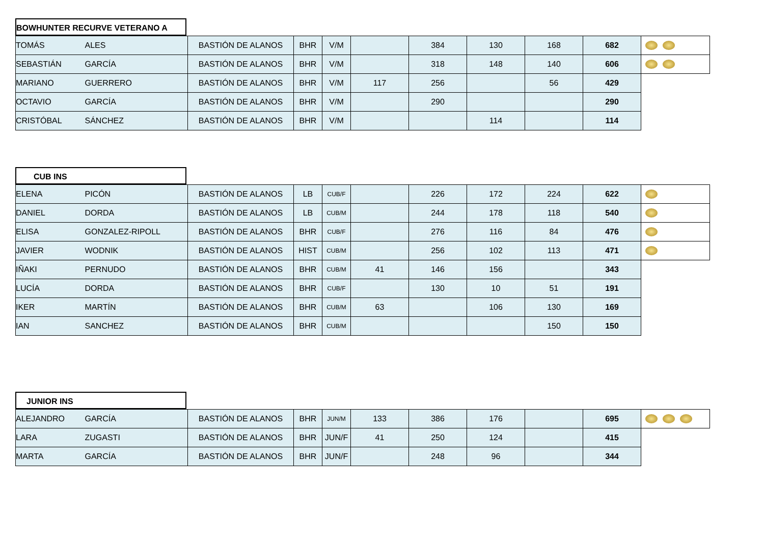BOWHUNTER RECURVE VETERANO A
| TOMÁS | ALES | BASTIÓN DE ALANOS | BHR | V/M | | 384 | 130 | 168 | 682 | |
| SEBASTIÁN | GARCÍA | BASTIÓN DE ALANOS | BHR | V/M | | 318 | 148 | 140 | 606 | |
| MARIANO | GUERRERO | BASTIÓN DE ALANOS | BHR | V/M | 117 | 256 | | 56 | 429 | |
| OCTAVIO | GARCÍA | BASTIÓN DE ALANOS | BHR | V/M | | 290 | | | 290 | |
| CRISTÓBAL | SÁNCHEZ | BASTIÓN DE ALANOS | BHR | V/M | | | 114 | | 114 | |
CUB INS
| ELENA | PICÓN | BASTIÓN DE ALANOS | LB | CUB/F | | 226 | 172 | 224 | 622 | |
| DANIEL | DORDA | BASTIÓN DE ALANOS | LB | CUB/M | | 244 | 178 | 118 | 540 | |
| ELISA | GONZALEZ-RIPOLL | BASTIÓN DE ALANOS | BHR | CUB/F | | 276 | 116 | 84 | 476 | |
| JAVIER | WODNIK | BASTIÓN DE ALANOS | HIST | CUB/M | | 256 | 102 | 113 | 471 | |
| IÑAKI | PERNUDO | BASTIÓN DE ALANOS | BHR | CUB/M | 41 | 146 | 156 | | 343 | |
| LUCÍA | DORDA | BASTIÓN DE ALANOS | BHR | CUB/F | | 130 | 10 | 51 | 191 | |
| IKER | MARTÍN | BASTIÓN DE ALANOS | BHR | CUB/M | 63 | | 106 | 130 | 169 | |
| IAN | SANCHEZ | BASTIÓN DE ALANOS | BHR | CUB/M | | | | 150 | 150 | |
JUNIOR INS
| ALEJANDRO | GARCÍA | BASTIÓN DE ALANOS | BHR | JUN/M | 133 | 386 | 176 | | 695 | |
| LARA | ZUGASTI | BASTIÓN DE ALANOS | BHR | JUN/F | 41 | 250 | 124 | | 415 | |
| MARTA | GARCÍA | BASTIÓN DE ALANOS | BHR | JUN/F | | 248 | 96 | | 344 | |